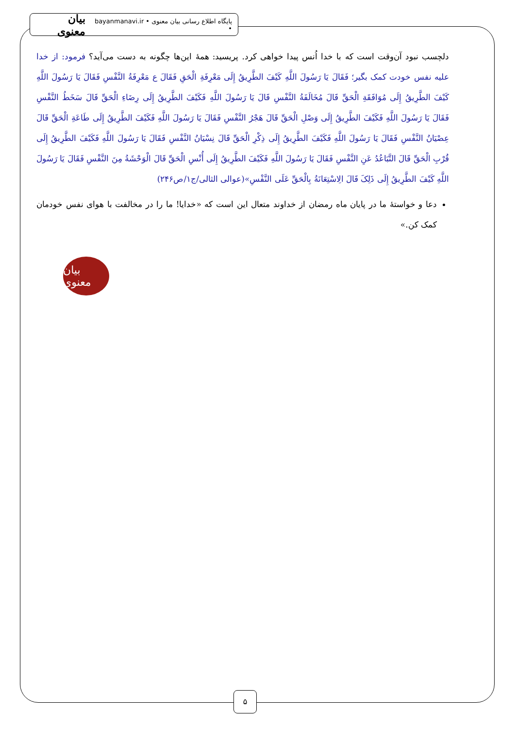پایگاه اطلاع رسانی بیان معنوی • bayanmanavi.ir • بیان معنوی
دلچسب نبود آن‌وقت است که با خدا اُنس پیدا خواهی کرد. پریسید: همهٔ این‌ها چگونه به دست می‌آید؟ فرمود: از خدا علیه نفس خودت کمک بگیر؛ فَقَالَ یَا رَسُولَ اللَّهِ کَیْفَ الطَّرِیقُ إِلَى مَعْرِفَةِ الْحَقِ فَقَالَ ع مَعْرِفَةُ النَّفْسِ فَقَالَ یَا رَسُولَ اللَّهِ کَیْفَ الطَّرِیقُ إِلَى مُوَافَقَةِ الْحَقِّ قَالَ مُخَالَفَةُ النَّفْسِ قَالَ یَا رَسُولَ اللَّهِ فَکَیْفَ الطَّرِیقُ إِلَى رِضَاءِ الْحَقِّ قَالَ سَخَطُ النَّفْسِ فَقَالَ یَا رَسُولَ اللَّهِ فَکَیْفَ الطَّرِیقُ إِلَى وَصْلِ الْحَقِّ قَالَ هَجْرُ النَّفْسِ فَقَالَ یَا رَسُولَ اللَّهِ فَکَیْفَ الطَّرِیقُ إِلَى طَاعَةِ الْحَقِّ قَالَ عِصْیَانُ النَّفْسِ فَقَالَ یَا رَسُولَ اللَّهِ فَکَیْفَ الطَّرِیقُ إِلَى ذِکْرِ الْحَقِّ قَالَ نِسْیَانُ النَّفْسِ فَقَالَ یَا رَسُولَ اللَّهِ فَکَیْفَ الطَّرِیقُ إِلَى قُرْبِ الْحَقِّ قَالَ التَّبَاعُدُ عَنِ النَّفْسِ فَقَالَ یَا رَسُولَ اللَّهِ فَکَیْفَ الطَّرِیقُ إِلَى أُنْسِ الْحَقِّ قَالَ الْوَحْشَةُ مِنَ النَّفْسِ فَقَالَ یَا رَسُولَ اللَّهِ کَیْفَ الطَّرِیقُ إِلَى ذَلِکَ قَالَ الِاسْتِعَانَةُ بِالْحَقِّ عَلَى النَّفْسِ»(عوالی الثالی/ج۱/ص۲۴۶)
دعا و خواستهٔ ما در پایان ماه رمضان از خداوند متعال این است که «خدایا! ما را در مخالفت با هوای نفس خودمان کمک کن.»
بیان معنوی
۵